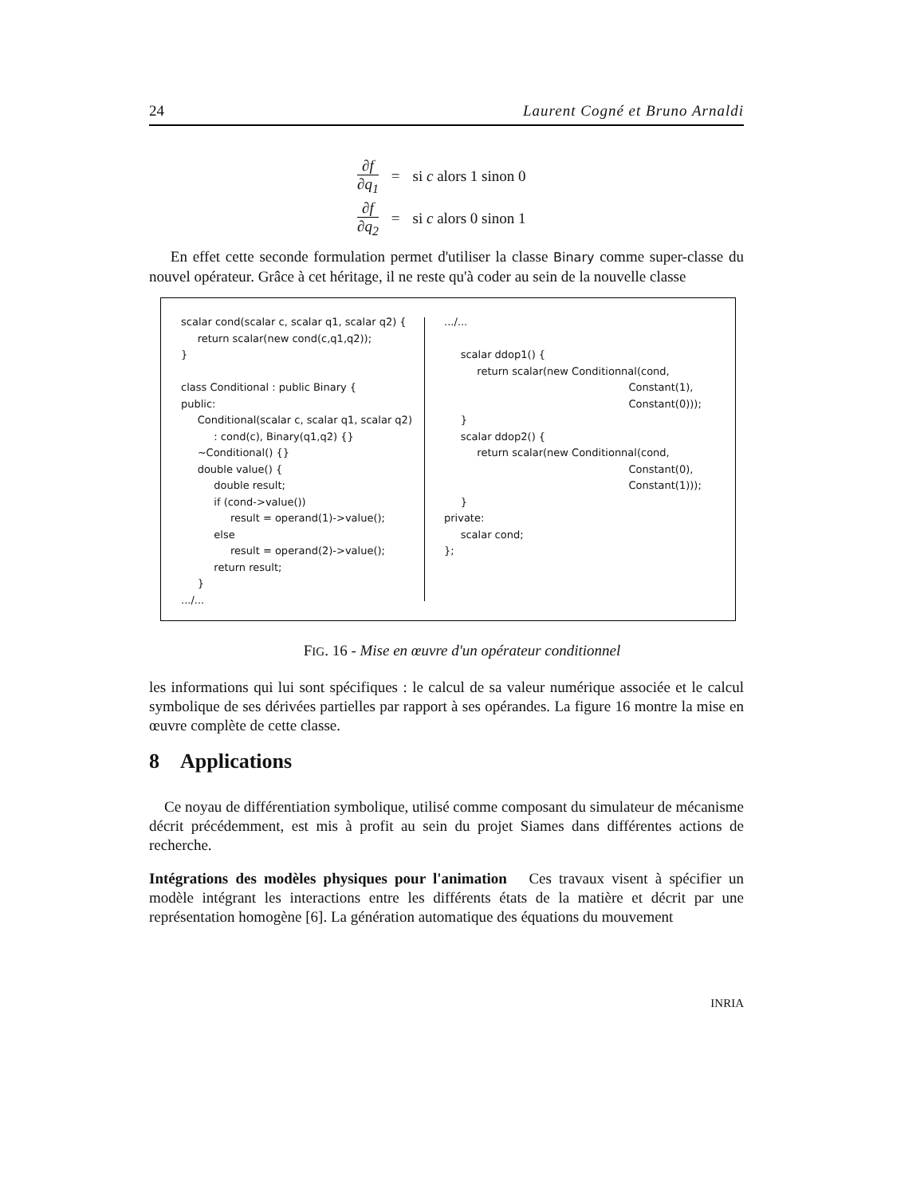24 Laurent Cogné et Bruno Arnaldi
| ∂f ∂q<sub>1</sub> | = | si c alors 1 sinon 0 |
| ∂f ∂q<sub>2</sub> | = | si c alors 0 sinon 1 |
En effet cette seconde formulation permet d'utiliser la classe Binary comme super-classe du nouvel opérateur. Grâce à cet héritage, il ne reste qu'à coder au sein de la nouvelle classe
scalar cond(scalar c, scalar q1, scalar q2) { return scalar(new cond(c,q1,q2)); } class Conditional : public Binary { public: Conditional(scalar c, scalar q1, scalar q2) : cond(c), Binary(q1,q2) {} ~Conditional() {} double value() { double result; if (cond->value()) result = operand(1)->value(); else result = operand(2)->value(); return result; } .../...
.../... scalar ddop1() { return scalar(new Conditionnal(cond, Constant(1), Constant(0))); } scalar ddop2() { return scalar(new Conditionnal(cond, Constant(0), Constant(1))); } private: scalar cond; };
FIG. 16 - Mise en œuvre d'un opérateur conditionnel
les informations qui lui sont spécifiques : le calcul de sa valeur numérique associée et le calcul symbolique de ses dérivées partielles par rapport à ses opérandes. La figure 16 montre la mise en œuvre complète de cette classe.
8 Applications
Ce noyau de différentiation symbolique, utilisé comme composant du simulateur de mécanisme décrit précédemment, est mis à profit au sein du projet Siames dans différentes actions de recherche.
Intégrations des modèles physiques pour l'animation Ces travaux visent à spécifier un modèle intégrant les interactions entre les différents états de la matière et décrit par une représentation homogène [6]. La génération automatique des équations du mouvement
INRIA